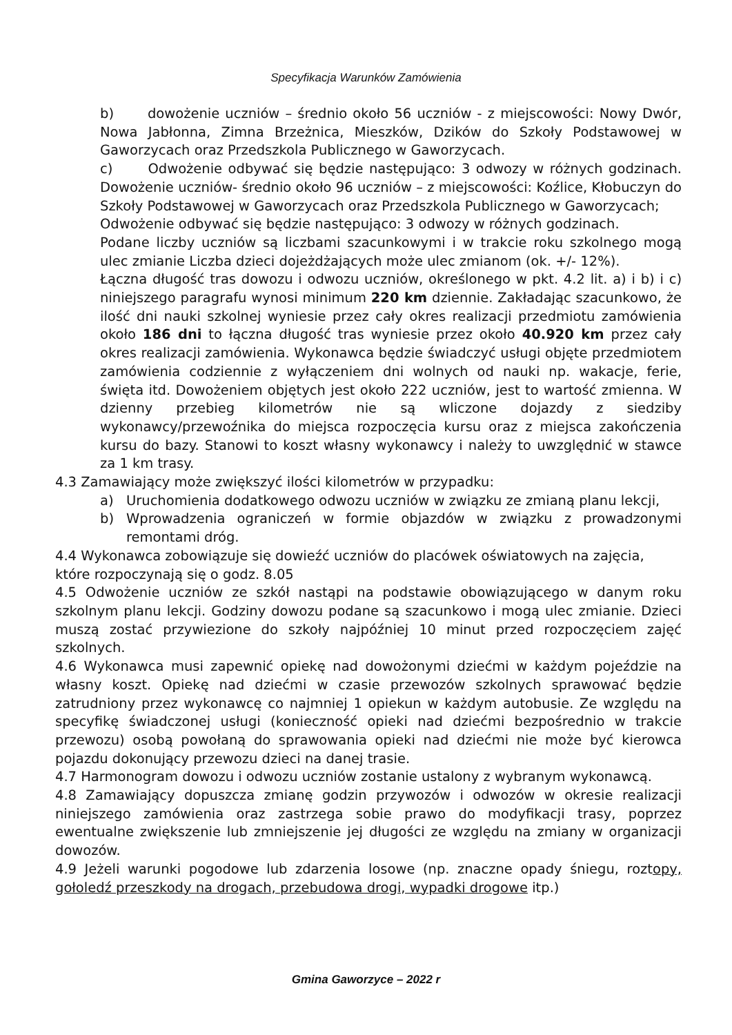Specyfikacja Warunków Zamówienia
b) dowożenie uczniów – średnio około 56 uczniów - z miejscowości: Nowy Dwór, Nowa Jabłonna, Zimna Brzeżnica, Mieszków, Dzików do Szkoły Podstawowej w Gaworzycach oraz Przedszkola Publicznego w Gaworzycach.
c) Odwożenie odbywać się będzie następująco: 3 odwozy w różnych godzinach. Dowożenie uczniów- średnio około 96 uczniów – z miejscowości: Koźlice, Kłobuczyn do Szkoły Podstawowej w Gaworzycach oraz Przedszkola Publicznego w Gaworzycach;
Odwożenie odbywać się będzie następująco: 3 odwozy w różnych godzinach.
Podane liczby uczniów są liczbami szacunkowymi i w trakcie roku szkolnego mogą ulec zmianie Liczba dzieci dojeżdżających może ulec zmianom (ok. +/- 12%).
Łączna długość tras dowozu i odwozu uczniów, określonego w pkt. 4.2 lit. a) i b) i c) niniejszego paragrafu wynosi minimum 220 km dziennie. Zakładając szacunkowo, że ilość dni nauki szkolnej wyniesie przez cały okres realizacji przedmiotu zamówienia około 186 dni to łączna długość tras wyniesie przez około 40.920 km przez cały okres realizacji zamówienia. Wykonawca będzie świadczyć usługi objęte przedmiotem zamówienia codziennie z wyłączeniem dni wolnych od nauki np. wakacje, ferie, święta itd. Dowożeniem objętych jest około 222 uczniów, jest to wartość zmienna. W dzienny przebieg kilometrów nie są wliczone dojazdy z siedziby wykonawcy/przewoźnika do miejsca rozpoczęcia kursu oraz z miejsca zakończenia kursu do bazy. Stanowi to koszt własny wykonawcy i należy to uwzględnić w stawce za 1 km trasy.
4.3 Zamawiający może zwiększyć ilości kilometrów w przypadku:
a) Uruchomienia dodatkowego odwozu uczniów w związku ze zmianą planu lekcji,
b) Wprowadzenia ograniczeń w formie objazdów w związku z prowadzonymi remontami dróg.
4.4 Wykonawca zobowiązuje się dowieźć uczniów do placówek oświatowych na zajęcia, które rozpoczynają się o godz. 8.05
4.5 Odwożenie uczniów ze szkół nastąpi na podstawie obowiązującego w danym roku szkolnym planu lekcji. Godziny dowozu podane są szacunkowo i mogą ulec zmianie. Dzieci muszą zostać przywiezione do szkoły najpóźniej 10 minut przed rozpoczęciem zajęć szkolnych.
4.6 Wykonawca musi zapewnić opiekę nad dowożonymi dziećmi w każdym pojeździe na własny koszt. Opiekę nad dziećmi w czasie przewozów szkolnych sprawować będzie zatrudniony przez wykonawcę co najmniej 1 opiekun w każdym autobusie. Ze względu na specyfikę świadczonej usługi (konieczność opieki nad dziećmi bezpośrednio w trakcie przewozu) osobą powołaną do sprawowania opieki nad dziećmi nie może być kierowca pojazdu dokonujący przewozu dzieci na danej trasie.
4.7 Harmonogram dowozu i odwozu uczniów zostanie ustalony z wybranym wykonawcą.
4.8 Zamawiający dopuszcza zmianę godzin przywozów i odwozów w okresie realizacji niniejszego zamówienia oraz zastrzega sobie prawo do modyfikacji trasy, poprzez ewentualne zwiększenie lub zmniejszenie jej długości ze względu na zmiany w organizacji dowozów.
4.9 Jeżeli warunki pogodowe lub zdarzenia losowe (np. znaczne opady śniegu, roztopy, gołoledź przeszkody na drogach, przebudowa drogi, wypadki drogowe itp.)
Gmina Gaworzyce – 2022 r